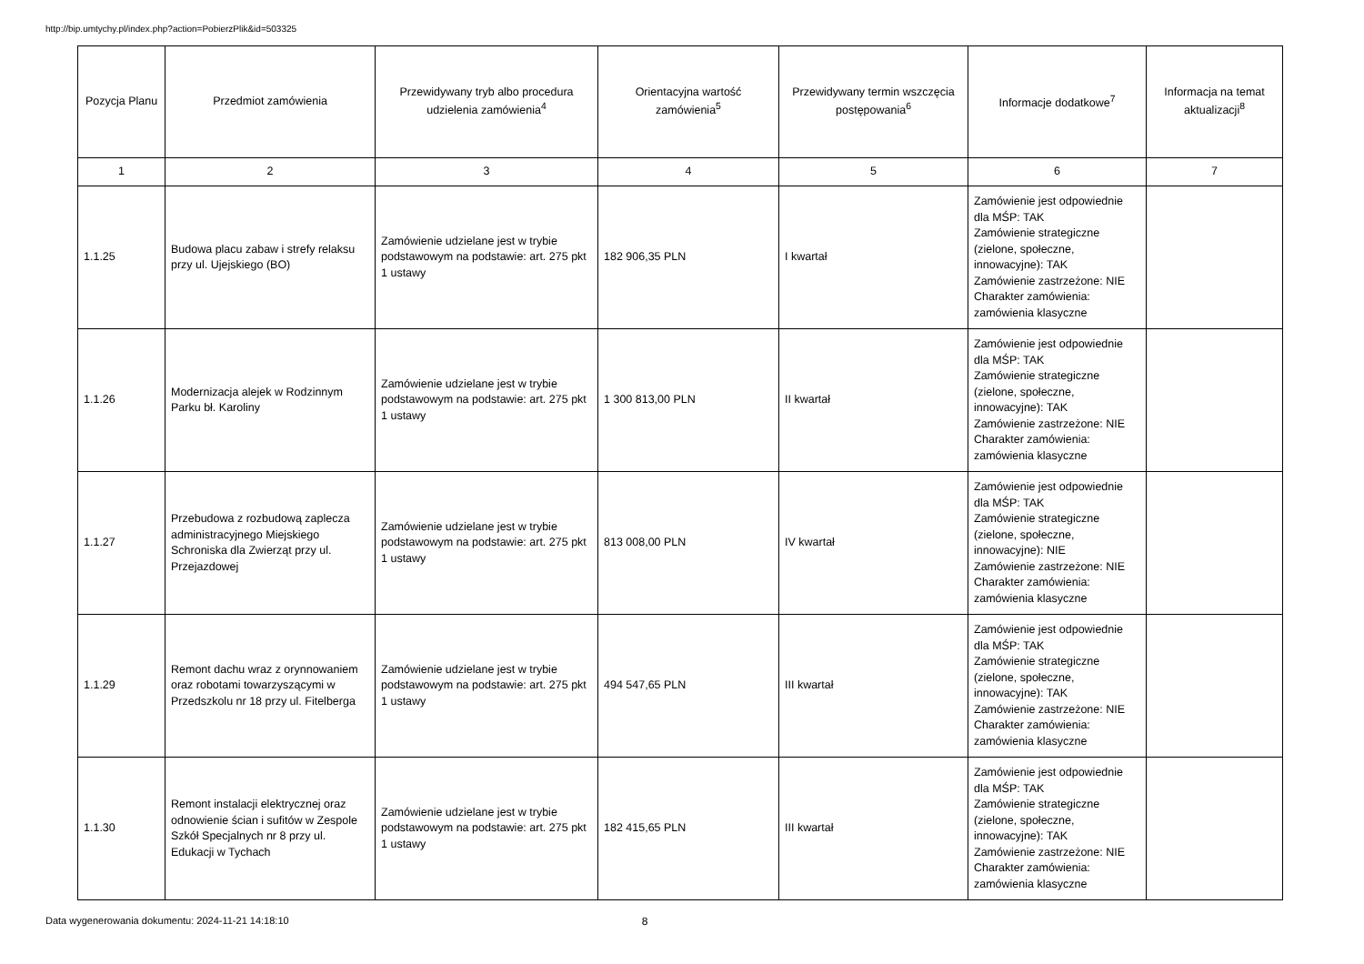http://bip.umtychy.pl/index.php?action=PobierzPlik&id=503325
| Pozycja Planu | Przedmiot zamówienia | Przewidywany tryb albo procedura udzielenia zamówienia<sup>4</sup> | Orientacyjna wartość zamówienia<sup>5</sup> | Przewidywany termin wszczęcia postępowania<sup>6</sup> | Informacje dodatkowe<sup>7</sup> | Informacja na temat aktualizacji<sup>8</sup> |
| --- | --- | --- | --- | --- | --- | --- |
| 1 | 2 | 3 | 4 | 5 | 6 | 7 |
| 1.1.25 | Budowa placu zabaw i strefy relaksu przy ul. Ujejskiego (BO) | Zamówienie udzielane jest w trybie podstawowym na podstawie: art. 275 pkt 1 ustawy | 182 906,35 PLN | I kwartał | Zamówienie jest odpowiednie dla MŚP: TAK Zamówienie strategiczne (zielone, społeczne, innowacyjne): TAK Zamówienie zastrzeżone: NIE Charakter zamówienia: zamówienia klasyczne | |
| 1.1.26 | Modernizacja alejek w Rodzinnym Parku bł. Karoliny | Zamówienie udzielane jest w trybie podstawowym na podstawie: art. 275 pkt 1 ustawy | 1 300 813,00 PLN | II kwartał | Zamówienie jest odpowiednie dla MŚP: TAK Zamówienie strategiczne (zielone, społeczne, innowacyjne): TAK Zamówienie zastrzeżone: NIE Charakter zamówienia: zamówienia klasyczne | |
| 1.1.27 | Przebudowa z rozbudową zaplecza administracyjnego Miejskiego Schroniska dla Zwierząt przy ul. Przejazdowej | Zamówienie udzielane jest w trybie podstawowym na podstawie: art. 275 pkt 1 ustawy | 813 008,00 PLN | IV kwartał | Zamówienie jest odpowiednie dla MŚP: TAK Zamówienie strategiczne (zielone, społeczne, innowacyjne): NIE Zamówienie zastrzeżone: NIE Charakter zamówienia: zamówienia klasyczne | |
| 1.1.29 | Remont dachu wraz z orynnowaniem oraz robotami towarzyszącymi w Przedszkolu nr 18 przy ul. Fitelberga | Zamówienie udzielane jest w trybie podstawowym na podstawie: art. 275 pkt 1 ustawy | 494 547,65 PLN | III kwartał | Zamówienie jest odpowiednie dla MŚP: TAK Zamówienie strategiczne (zielone, społeczne, innowacyjne): TAK Zamówienie zastrzeżone: NIE Charakter zamówienia: zamówienia klasyczne | |
| 1.1.30 | Remont instalacji elektrycznej oraz odnowienie ścian i sufitów w Zespole Szkół Specjalnych nr 8 przy ul. Edukacji w Tychach | Zamówienie udzielane jest w trybie podstawowym na podstawie: art. 275 pkt 1 ustawy | 182 415,65 PLN | III kwartał | Zamówienie jest odpowiednie dla MŚP: TAK Zamówienie strategiczne (zielone, społeczne, innowacyjne): TAK Zamówienie zastrzeżone: NIE Charakter zamówienia: zamówienia klasyczne | |
Data wygenerowania dokumentu: 2024-11-21 14:18:10 8